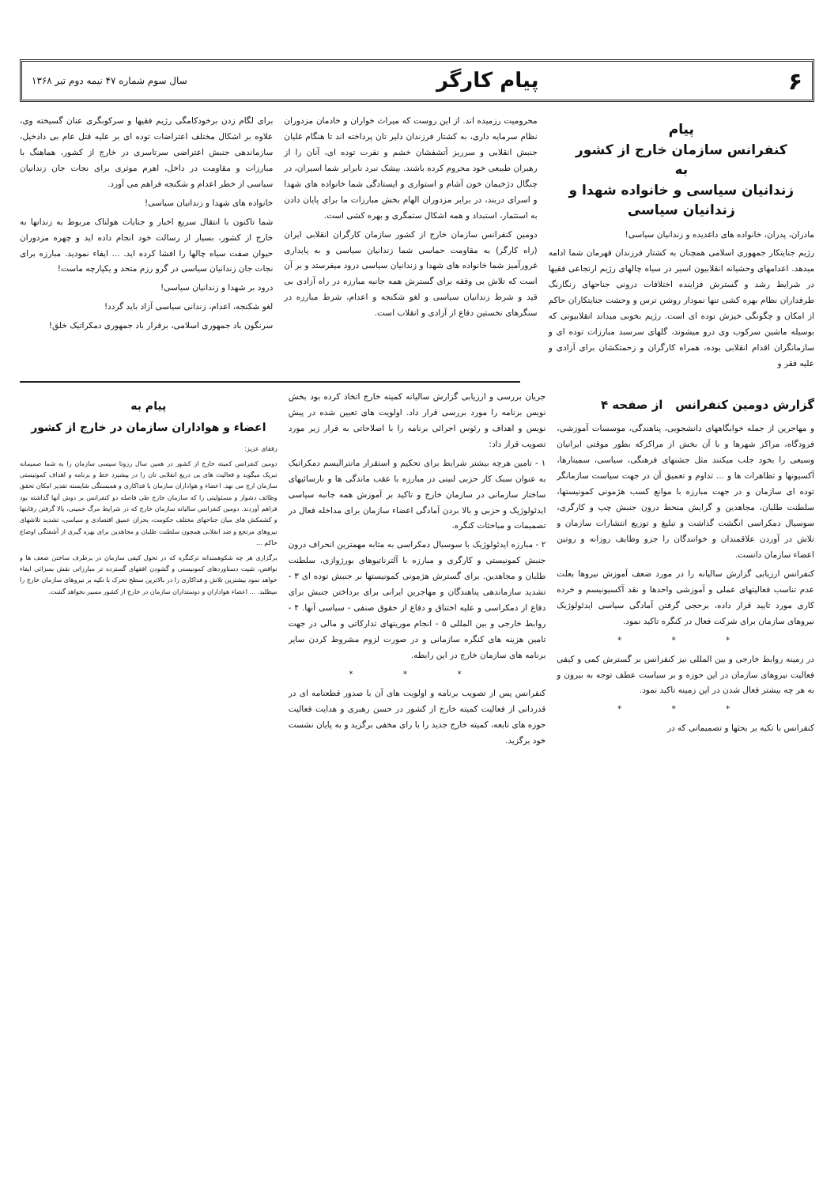۶ پیام کارگر سال سوم شماره ۴۷ نیمه دوم تیر ۱۳۶۸
پیام
کنفرانس سازمان خارج از کشور
به
زندانیان سیاسی و خانواده شهدا و
زندانیان سیاسی
مادران، پدران، خانواده های داغدیده و زندانیان سیاسی!
رژیم جنایتکار جمهوری اسلامی همچنان به کشتار فرزندان قهرمان شما ادامه میدهد. اعدامهای وحشیانه انقلابیون اسیر در سیاه چالهای رژیم ارتجاعی فقیها در شرایط رشد و گسترش فزاینده اختلافات درونی جناحهای رنگارنگ طرفداران نظام بهره کشی تنها نمودار روشن ترس و وحشت جنایتکاران حاکم از امکان و چگونگی خیزش توده ای است. رژیم بخوبی میداند انقلابیونی که بوسیله ماشین سرکوب وی درو میشوند، گلهای سرسبد مبارزات توده ای و سازمانگران اقدام انقلابی بوده، همراه کارگران و زحمتکشان برای آزادی و علیه فقر و
محرومیت رزمیده اند. از این روست که میراث خواران و خادمان مزدوران نظام سرمایه داری، به کشتار فرزندان دلیر تان پرداخته اند تا هنگام غلیان جنبش انقلابی و سرریز آتشفشان خشم و نفرت توده ای، آنان را از رهبران طبیعی خود محروم کرده باشند. بیشک نبرد نابرابر شما اسیران، در چنگال دژخیمان خون آشام و استواری و ایستادگی شما خانواده های شهدا و اسرای دربند، در برابر مزدوران الهام بخش مبارزات ما برای پایان دادن به استثمار، استبداد و همه اشکال ستمگری و بهره کشی است.
دومین کنفرانس سازمان خارج از کشور سازمان کارگران انقلابی ایران (راه کارگر) به مقاومت حماسی شما زندانیان سیاسی و به پایداری غرورآمیز شما خانواده های شهدا و زندانیان سیاسی درود میفرستد و بر آن است که تلاش بی وقفه برای گسترش همه جانبه مبارزه در راه آزادی بی قید و شرط زندانیان سیاسی و لغو شکنجه و اعدام، شرط مبارزه در سنگرهای نخستین دفاع از آزادی و انقلاب است.
برای لگام زدن برخودکامگی رژیم فقیها و سرکوبگری عنان گسیخته وی، علاوه بر اشکال مختلف اعتراضات توده ای بر علیه قتل عام بی دادخیل، سازماندهی جنبش اعتراضی سرتاسری در خارج از کشور، هماهنگ با مبارزات و مقاومت در داخل، اهرم موثری برای نجات جان زندانیان سیاسی از خطر اعدام و شکنجه فراهم می آورد.
خانواده های شهدا و زندانیان سیاسی!
شما تاکنون با انتقال سریع اخبار و جنایات هولناک مربوط به زندانها به خارج از کشور، بسیار از رسالت خود انجام داده اید و چهره مزدوران حیوان صفت سیاه چالها را افشا کرده اید. ... ایفاء نمودید. مبارزه برای نجات جان زندانیان سیاسی در گرو رزم متحد و یکپارچه ماست!
درود بر شهدا و زندانیان سیاسی!
لغو شکنجه، اعدام، زندانی سیاسی آزاد باید گردد!
سرنگون باد جمهوری اسلامی، برقرار باد جمهوری دمکراتیک خلق!
گزارش دومین کنفرانس از صفحه ۴
و مهاجرین از جمله خوابگاههای دانشجویی، پناهندگی، موسسات آموزشی، فرودگاه، مراکز شهرها و با آن بخش از مراکزکه بطور موقتی ایرانیان وسیعی را بخود جلب میکنند مثل جشنهای فرهنگی، سیاسی، سمینارها، آکسیونها و تظاهرات ها و ... تداوم و تعمیق آن در جهت سیاست سازمانگر توده ای سازمان و در جهت مبارزه با موانع کسب هژمونی کمونیستها، سلطنت طلبان، مجاهدین و گرایش منحط درون جنبش چپ و کارگری، سوسیال دمکراسی انگشت گذاشت و تبلیغ و توزیع انتشارات سازمان و تلاش در آوردن علاقمندان و خوانندگان را جزو وظایف روزانه و روتین اعضاء سازمان دانست.
کنفرانس ارزیابی گزارش سالیانه را در مورد ضعف آموزش نیروها بعلت عدم تناسب فعالیتهای عملی و آموزشی واحدها و نقد آکسیونیسم و خرده کاری مورد تایید قرار داده، برحجی گرفتن آمادگی سیاسی ایدئولوژیک نیروهای سازمان برای شرکت فعال در کنگره تاکید نمود.
* * *
در زمینه روابط خارجی و بین المللی نیز کنفرانس بر گسترش کمی و کیفی فعالیت نیروهای سازمان در این حوزه و بر سیاست عطف توجه به بیرون و به هر چه بیشتر فعال شدن در این زمینه تاکید نمود.
* * *
کنفرانس با تکیه بر بحثها و تصمیماتی که در
جریان بررسی و ارزیابی گزارش سالیانه کمیته خارج اتخاذ کرده بود بخش نویس برنامه را مورد بررسی قرار داد. اولویت های تعیین شده در پیش نویس و اهداف و رئوس اجرائی برنامه را با اصلاحاتی به قرار زیر مورد تصویب قرار داد:
۱ - تامین هرچه بیشتر شرایط برای تحکیم و استقرار مانترالیسم دمکراتیک به عنوان سبک کار حزبی لنینی در مبارزه با عقب ماندگی ها و نارسائیهای ساختار سازمانی در سازمان خارج و تاکید بر آموزش همه جانبه سیاسی ایدئولوژیک و حزبی و بالا بردن آمادگی اعضاء سازمان برای مداخله فعال در تصمیمات و مباحثات کنگره.
۲ - مبارزه ایدئولوژیک با سوسیال دمکراسی به مثابه مهمترین انحراف درون جنبش کمونیستی و کارگری و مبارزه با آلترناتیوهای بورژوازی، سلطنت طلبان و مجاهدین. برای گسترش هژمونی کمونیستها بر جنبش توده ای ۳ - تشدید سازماندهی پناهندگان و مهاجرین ایرانی برای برداختن جنبش برای دفاع از دمکراسی و علیه اختناق و دفاع از حقوق صنفی - سیاسی آنها. ۴ - روابط خارجی و بین المللی ۵ - انجام موریتهای تدارکاتی و مالی در جهت تامین هزینه های کنگره سازمانی و در صورت لزوم مشروط کردن سایر برنامه های سازمان خارج در این رابطه.
* * *
کنفرانس پس از تصویب برنامه و اولویت های آن با صدور قطعنامه ای در قدردانی از فعالیت کمیته خارج از کشور در حسن رهبری و هدایت فعالیت حوزه های تابعه، کمیته خارج جدید را با رای مخفی برگزید و به پایان نشست خود برگزید.
پیام به
اعضاء و هواداران سازمان در خارج از کشور
رفقای عزیز:
دومین کنفرانس کمیته خارج از کشور در همین سال رزوتا سیسی سازمان را به شما صمیمانه تبریک میگوید و فعالیت های بی دریغ انقلابی تان را در پیشبرد خط و برنامه و اهداف کمونیستی سازمان ارج می نهد. اعضاء و هواداران سازمان با فداکاری و همبستگی شایسته تقدیر امکان تحقق وظائف دشوار و مسئولیتی را که سازمان خارج طی فاصله دو کنفرانس بر دوش آنها گذاشته بود فراهم آوردند. دومین کنفرانس سالیانه سازمان خارج که در شرایط مرگ خمینی، بالا گرفتن رقابتها و کشمکش های میان جناحهای مختلف حکومت، بحران عمیق اقتصادی و سیاسی، تشدید تلاشهای نیروهای مرتجع و ضد انقلابی همچون سلطنت طلبان و مجاهدین برای بهره گیری از آشفتگی اوضاع حاکم ...
برگزاری هر چه شکوهمندانه ترکنگره که در تحول کیفی سازمان در برطرف ساختن ضعف ها و نواقص، تثبیت دستاوردهای کمونیستی و گشودن افقهای گسترده تر مبارزاتی نقش بسزائی ایفاء خواهد نمود بیشترین تلاش و فداکاری را در بالاترین سطح تحرک با تکیه بر نیروهای سازمان خارج را میطلبد. ... اعضاء هواداران و دوستداران سازمان در خارج از کشور مسیر نخواهد گشت.